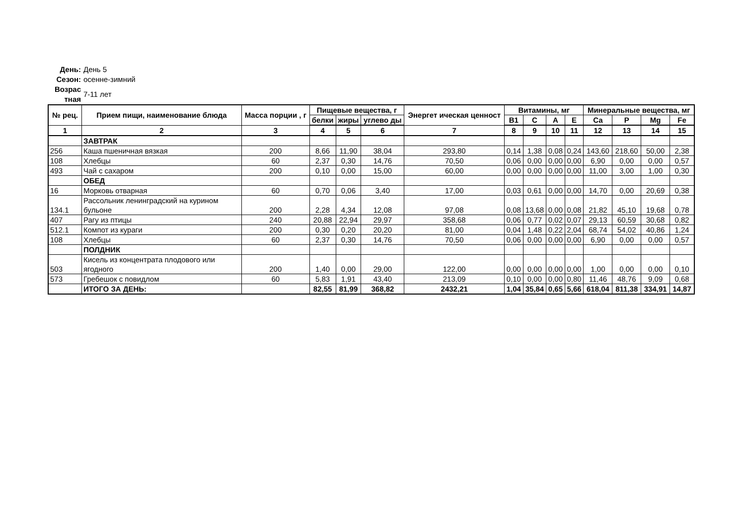День: День 5
Сезон: осенне-зимний
Возрас тная 7-11 лет
| № рец. | Прием пищи, наименование блюда | Масса порции , г | Пищевые вещества, г | | | Энергет ическая ценност | Витамины, мг | | | | Минеральные вещества, мг | | | |
| --- | --- | --- | --- | --- | --- | --- | --- | --- | --- | --- | --- | --- | --- | --- |
| | | | белки | жиры | углево ды | | B1 | C | A | E | Ca | P | Mg | Fe |
| 1 | 2 | 3 | 4 | 5 | 6 | 7 | 8 | 9 | 10 | 11 | 12 | 13 | 14 | 15 |
| | ЗАВТРАК | | | | | | | | | | | | | |
| 256 | Каша пшеничная вязкая | 200 | 8,66 | 11,90 | 38,04 | 293,80 | 0,14 | 1,38 | 0,08 | 0,24 | 143,60 | 218,60 | 50,00 | 2,38 |
| 108 | Хлебцы | 60 | 2,37 | 0,30 | 14,76 | 70,50 | 0,06 | 0,00 | 0,00 | 0,00 | 6,90 | 0,00 | 0,00 | 0,57 |
| 493 | Чай с сахаром | 200 | 0,10 | 0,00 | 15,00 | 60,00 | 0,00 | 0,00 | 0,00 | 0,00 | 11,00 | 3,00 | 1,00 | 0,30 |
| | ОБЕД | | | | | | | | | | | | | |
| 16 | Морковь отварная | 60 | 0,70 | 0,06 | 3,40 | 17,00 | 0,03 | 0,61 | 0,00 | 0,00 | 14,70 | 0,00 | 20,69 | 0,38 |
| 134.1 | Рассольник ленинградский на курином бульоне | 200 | 2,28 | 4,34 | 12,08 | 97,08 | 0,08 | 13,68 | 0,00 | 0,08 | 21,82 | 45,10 | 19,68 | 0,78 |
| 407 | Рагу из птицы | 240 | 20,88 | 22,94 | 29,97 | 358,68 | 0,06 | 0,77 | 0,02 | 0,07 | 29,13 | 60,59 | 30,68 | 0,82 |
| 512.1 | Компот из кураги | 200 | 0,30 | 0,20 | 20,20 | 81,00 | 0,04 | 1,48 | 0,22 | 2,04 | 68,74 | 54,02 | 40,86 | 1,24 |
| 108 | Хлебцы | 60 | 2,37 | 0,30 | 14,76 | 70,50 | 0,06 | 0,00 | 0,00 | 0,00 | 6,90 | 0,00 | 0,00 | 0,57 |
| | ПОЛДНИК | | | | | | | | | | | | | |
| 503 | Кисель из концентрата плодового или ягодного | 200 | 1,40 | 0,00 | 29,00 | 122,00 | 0,00 | 0,00 | 0,00 | 0,00 | 1,00 | 0,00 | 0,00 | 0,10 |
| 573 | Гребешок с повидлом | 60 | 5,83 | 1,91 | 43,40 | 213,09 | 0,10 | 0,00 | 0,00 | 0,80 | 11,46 | 48,76 | 9,09 | 0,68 |
| | ИТОГО ЗА ДЕНЬ: | | 82,55 | 81,99 | 368,82 | 2432,21 | 1,04 | 35,84 | 0,65 | 5,66 | 618,04 | 811,38 | 334,91 | 14,87 |